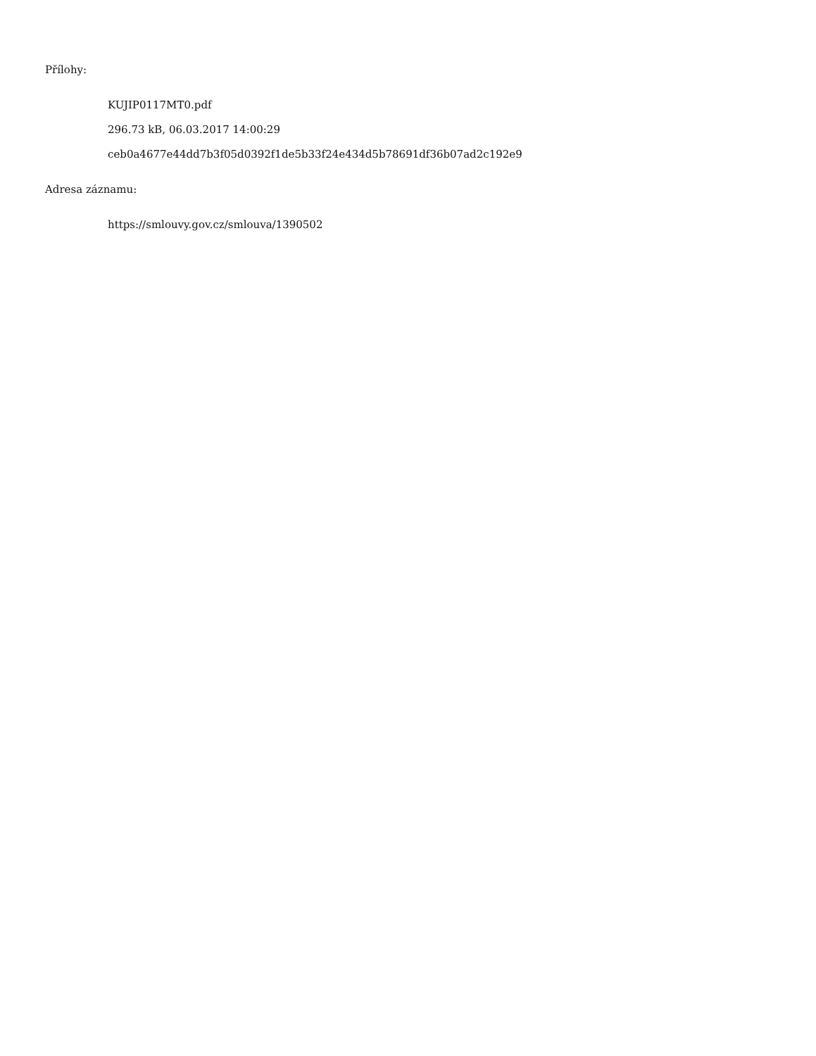Přílohy:
KUJIP0117MT0.pdf
296.73 kB, 06.03.2017 14:00:29
ceb0a4677e44dd7b3f05d0392f1de5b33f24e434d5b78691df36b07ad2c192e9
Adresa záznamu:
https://smlouvy.gov.cz/smlouva/1390502